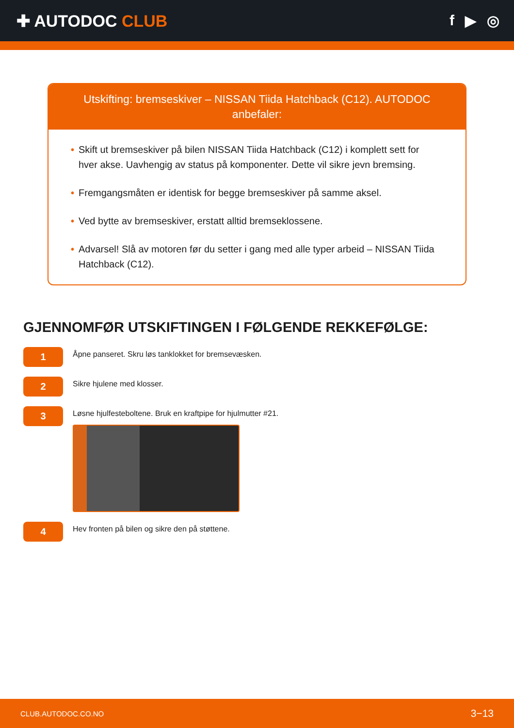✚ AUTODOC CLUB f ▶ ◎
Utskifting: bremseskiver – NISSAN Tiida Hatchback (C12). AUTODOC anbefaler:
• Skift ut bremseskiver på bilen NISSAN Tiida Hatchback (C12) i komplett sett for hver akse. Uavhengig av status på komponenter. Dette vil sikre jevn bremsing.
• Fremgangsmåten er identisk for begge bremseskiver på samme aksel.
• Ved bytte av bremseskiver, erstatt alltid bremseklossene.
• Advarsel! Slå av motoren før du setter i gang med alle typer arbeid – NISSAN Tiida Hatchback (C12).
GJENNOMFØR UTSKIFTINGEN I FØLGENDE REKKEFØLGE:
1
Åpne panseret. Skru løs tanklokket for bremsevæsken.
2
Sikre hjulene med klosser.
3
Løsne hjulfesteboltene. Bruk en kraftpipe for hjulmutter #21.
4
Hev fronten på bilen og sikre den på støttene.
CLUB.AUTODOC.CO.NO 3−13